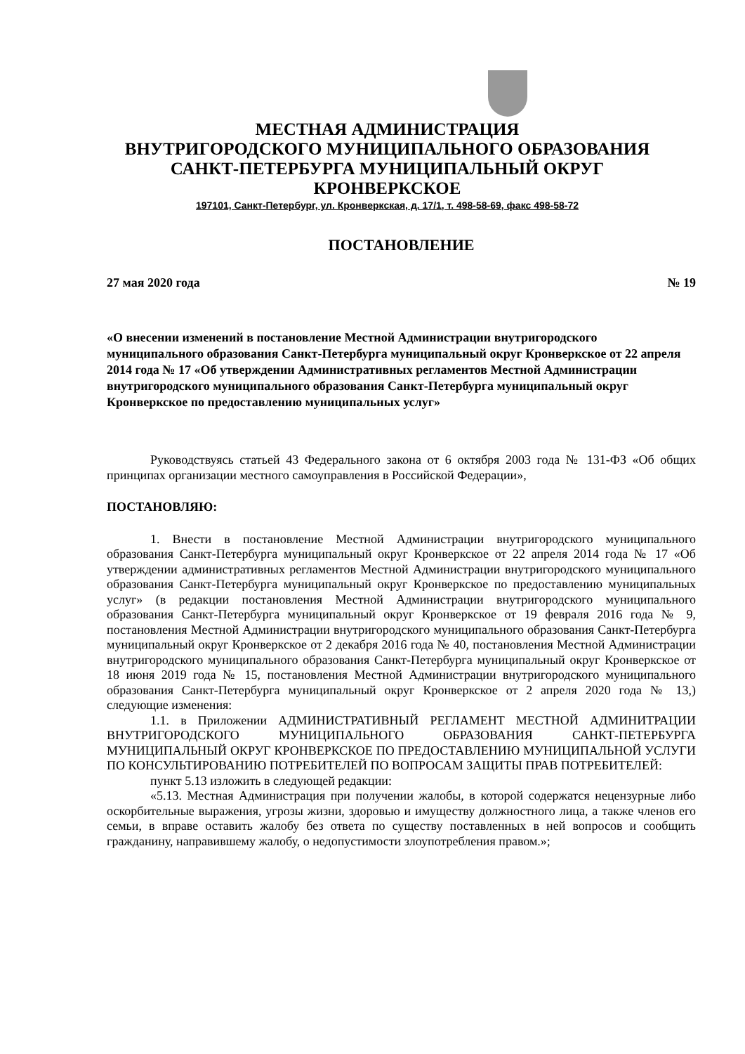МЕСТНАЯ АДМИНИСТРАЦИЯ
ВНУТРИГОРОДСКОГО МУНИЦИПАЛЬНОГО ОБРАЗОВАНИЯ
САНКТ-ПЕТЕРБУРГА МУНИЦИПАЛЬНЫЙ ОКРУГ
КРОНВЕРКСКОЕ
197101, Санкт-Петербург, ул. Кронверкская, д. 17/1, т. 498-58-69, факс 498-58-72
ПОСТАНОВЛЕНИЕ
27 мая 2020 года № 19
«О внесении изменений в постановление Местной Администрации внутригородского муниципального образования Санкт-Петербурга муниципальный округ Кронверкское от 22 апреля 2014 года № 17 «Об утверждении Административных регламентов Местной Администрации внутригородского муниципального образования Санкт-Петербурга муниципальный округ Кронверкское по предоставлению муниципальных услуг»
Руководствуясь статьей 43 Федерального закона от 6 октября 2003 года № 131-ФЗ «Об общих принципах организации местного самоуправления в Российской Федерации»,
ПОСТАНОВЛЯЮ:
1. Внести в постановление Местной Администрации внутригородского муниципального образования Санкт-Петербурга муниципальный округ Кронверкское от 22 апреля 2014 года № 17 «Об утверждении административных регламентов Местной Администрации внутригородского муниципального образования Санкт-Петербурга муниципальный округ Кронверкское по предоставлению муниципальных услуг» (в редакции постановления Местной Администрации внутригородского муниципального образования Санкт-Петербурга муниципальный округ Кронверкское от 19 февраля 2016 года № 9, постановления Местной Администрации внутригородского муниципального образования Санкт-Петербурга муниципальный округ Кронверкское от 2 декабря 2016 года № 40, постановления Местной Администрации внутригородского муниципального образования Санкт-Петербурга муниципальный округ Кронверкское от 18 июня 2019 года № 15, постановления Местной Администрации внутригородского муниципального образования Санкт-Петербурга муниципальный округ Кронверкское от 2 апреля 2020 года № 13,) следующие изменения:
1.1. в Приложении АДМИНИСТРАТИВНЫЙ РЕГЛАМЕНТ МЕСТНОЙ АДМИНИТРАЦИИ ВНУТРИГОРОДСКОГО МУНИЦИПАЛЬНОГО ОБРАЗОВАНИЯ САНКТ-ПЕТЕРБУРГА МУНИЦИПАЛЬНЫЙ ОКРУГ КРОНВЕРКСКОЕ ПО ПРЕДОСТАВЛЕНИЮ МУНИЦИПАЛЬНОЙ УСЛУГИ ПО КОНСУЛЬТИРОВАНИЮ ПОТРЕБИТЕЛЕЙ ПО ВОПРОСАМ ЗАЩИТЫ ПРАВ ПОТРЕБИТЕЛЕЙ:
пункт 5.13 изложить в следующей редакции:
«5.13. Местная Администрация при получении жалобы, в которой содержатся нецензурные либо оскорбительные выражения, угрозы жизни, здоровью и имуществу должностного лица, а также членов его семьи, в вправе оставить жалобу без ответа по существу поставленных в ней вопросов и сообщить гражданину, направившему жалобу, о недопустимости злоупотребления правом.»;